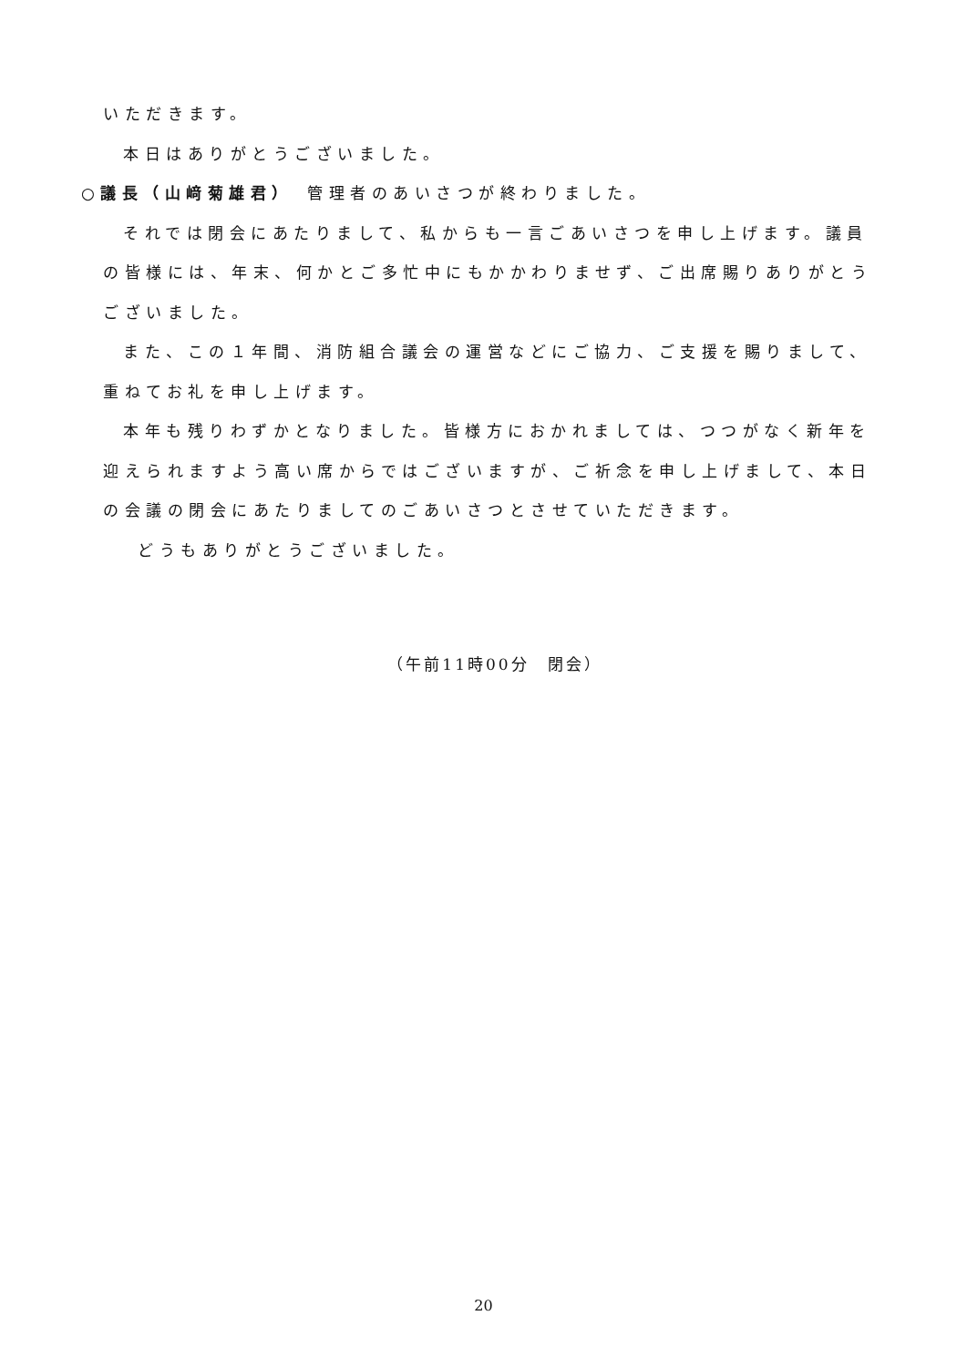いただきます。
本日はありがとうございました。
○議長（山﨑菊雄君）　管理者のあいさつが終わりました。
それでは閉会にあたりまして、私からも一言ごあいさつを申し上げます。議員の皆様には、年末、何かとご多忙中にもかかわりませず、ご出席賜りありがとうございました。
また、この１年間、消防組合議会の運営などにご協力、ご支援を賜りまして、重ねてお礼を申し上げます。
本年も残りわずかとなりました。皆様方におかれましては、つつがなく新年を迎えられますよう高い席からではございますが、ご祈念を申し上げまして、本日の会議の閉会にあたりましてのごあいさつとさせていただきます。
どうもありがとうございました。
（午前11時00分　閉会）
20